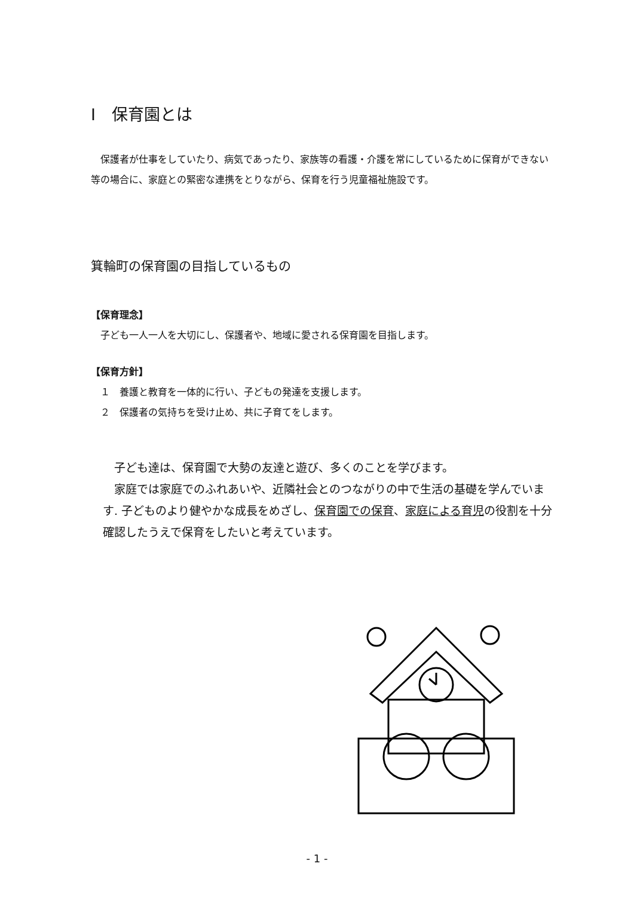Ⅰ　保育園とは
　保護者が仕事をしていたり、病気であったり、家族等の看護・介護を常にしているために保育ができない等の場合に、家庭との緊密な連携をとりながら、保育を行う児童福祉施設です。
箕輪町の保育園の目指しているもの
【保育理念】
　子ども一人一人を大切にし、保護者や、地域に愛される保育園を目指します。
【保育方針】
　１　養護と教育を一体的に行い、子どもの発達を支援します。
　２　保護者の気持ちを受け止め、共に子育てをします。
　子ども達は、保育園で大勢の友達と遊び、多くのことを学びます。
　家庭では家庭でのふれあいや、近隣社会とのつながりの中で生活の基礎を学んでいます. 子どものより健やかな成長をめざし、保育園での保育、家庭による育児の役割を十分確認したうえで保育をしたいと考えています。
- 1 -